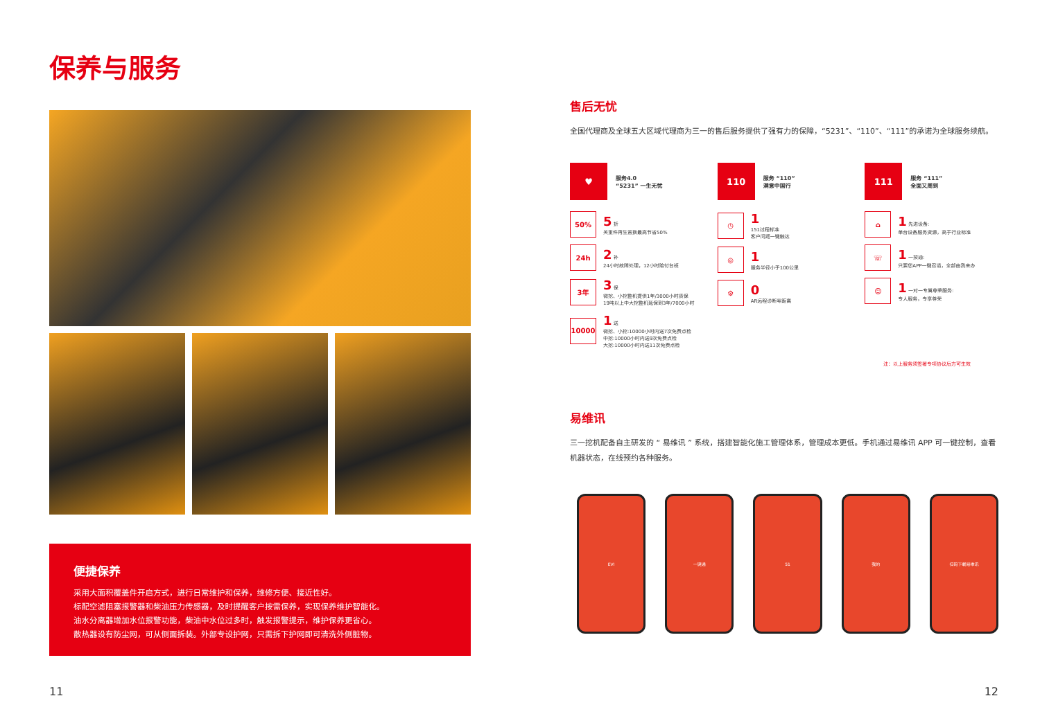保养与服务
便捷保养
采用大面积覆盖件开启方式，进行日常维护和保养，维修方便、接近性好。
标配空滤阻塞报警器和柴油压力传感器，及时提醒客户按需保养，实现保养维护智能化。
油水分离器增加水位报警功能，柴油中水位过多时，触发报警提示，维护保养更省心。
散热器设有防尘网，可从侧面拆装。外部专设护网，只需拆下护网即可清洗外侧脏物。
11
售后无忧
全国代理商及全球五大区域代理商为三一的售后服务提供了强有力的保障，“5231”、“110”、“111”的承诺为全球服务续航。
♥
服务4.0
“5231” 一生无忧
50%
5 折
关重件再生置换最高节省50%
24h
2 补
24小时故障处理，12小时赔付台班
3年
3 保
微挖、小挖整机提供1年/3000小时质保
19吨以上中大挖整机延保到3年/7000小时
10000
1 送
微挖、小挖:10000小时内送7次免费点检
中挖:10000小时内送9次免费点检
大挖:10000小时内送11次免费点检
110
服务 “110”
满意中国行
◷
1
151过程标准
客户问题一键触达
◎
1
服务半径小于100公里
⚙
0
AR远程诊断零距离
111
服务 “111”
全面又周到
⌂
1 先进设备:
单台设备服务资源，高于行业标准
☏
1 一按通:
只要您APP一键召请，全部由我来办
☺
1 一对一专属尊荣服务:
专人服务，专享尊荣
注：以上服务须签署专项协议后方可生效
易维讯
三一挖机配备自主研发的 “ 易维讯 ” 系统，搭建智能化施工管理体系，管理成本更低。手机通过易维讯 APP 可一键控制，查看机器状态，在线预约各种服务。
EVI 一键通 51 我的 扫码下载易维讯
12